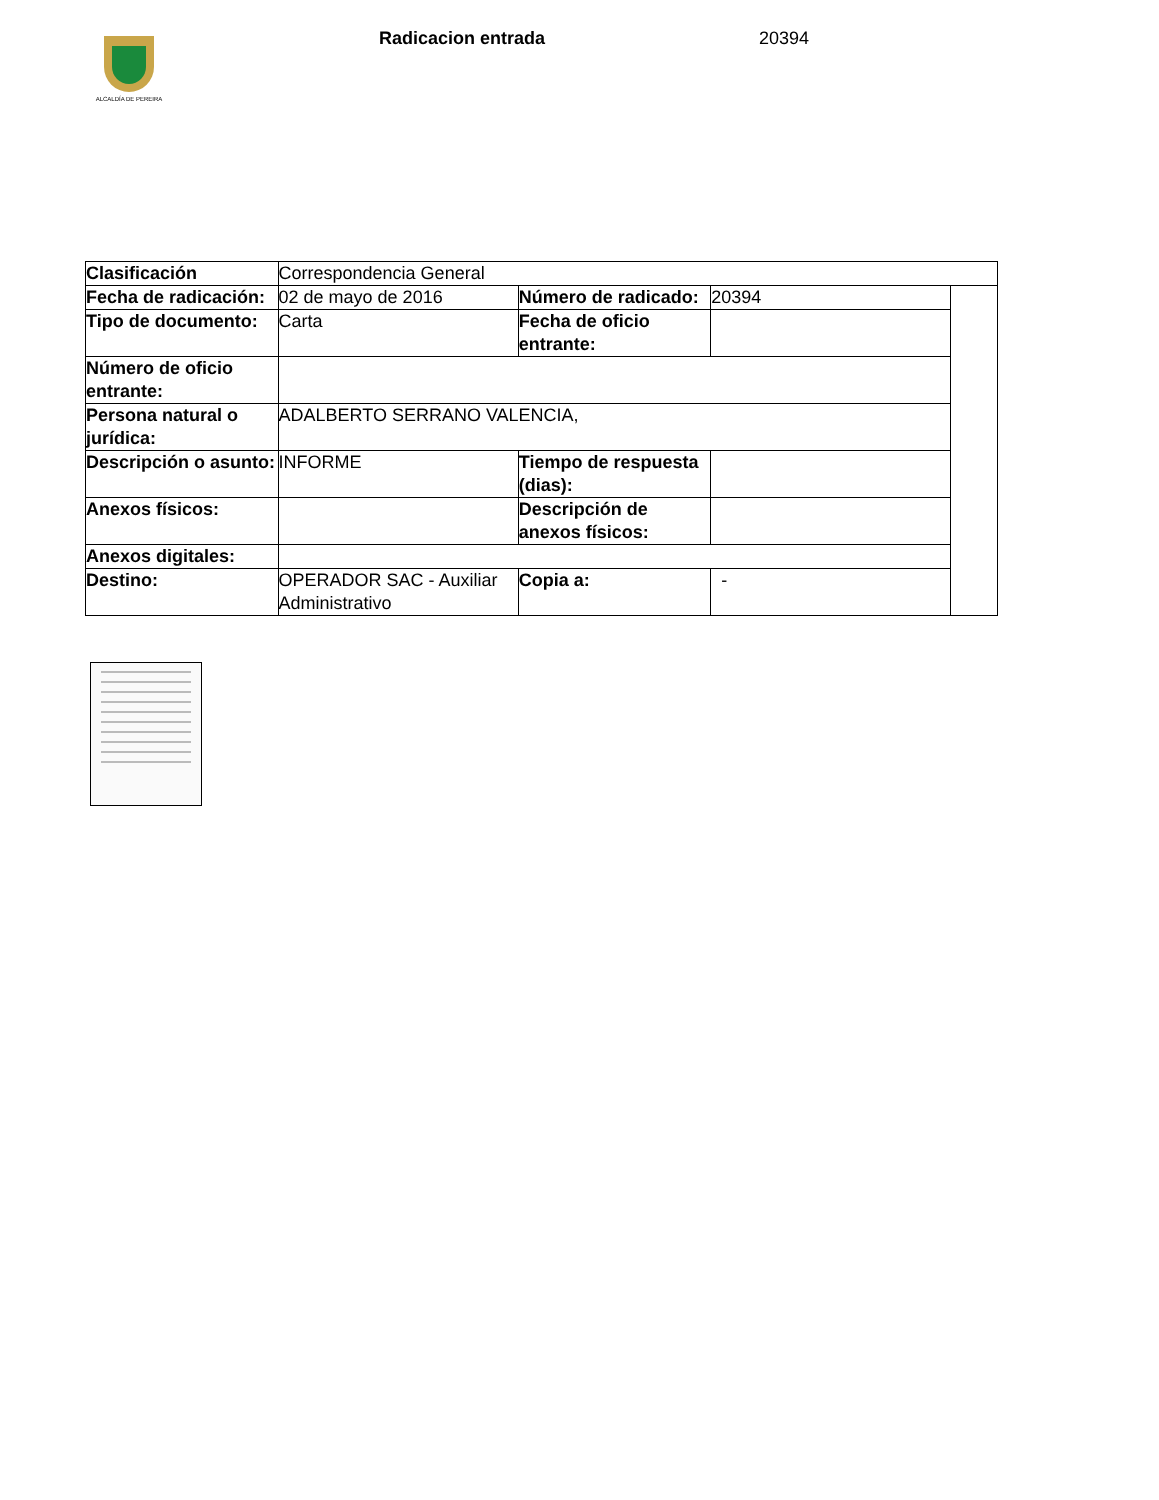ALCALDÍA DE PEREIRA
Radicacion entrada 20394
| Clasificación | Correspondencia General | | | |
| Fecha de radicación: | 02 de mayo de 2016 | Número de radicado: | 20394 | |
| Tipo de documento: | Carta | Fecha de oficio entrante: | | |
| Número de oficio entrante: | | | | |
| Persona natural o jurídica: | ADALBERTO SERRANO VALENCIA, | | | |
| Descripción o asunto: | INFORME | Tiempo de respuesta (dias): | | |
| Anexos físicos: | | Descripción de anexos físicos: | | |
| Anexos digitales: | | | | |
| Destino: | OPERADOR SAC - Auxiliar Administrativo | Copia a: | - | |